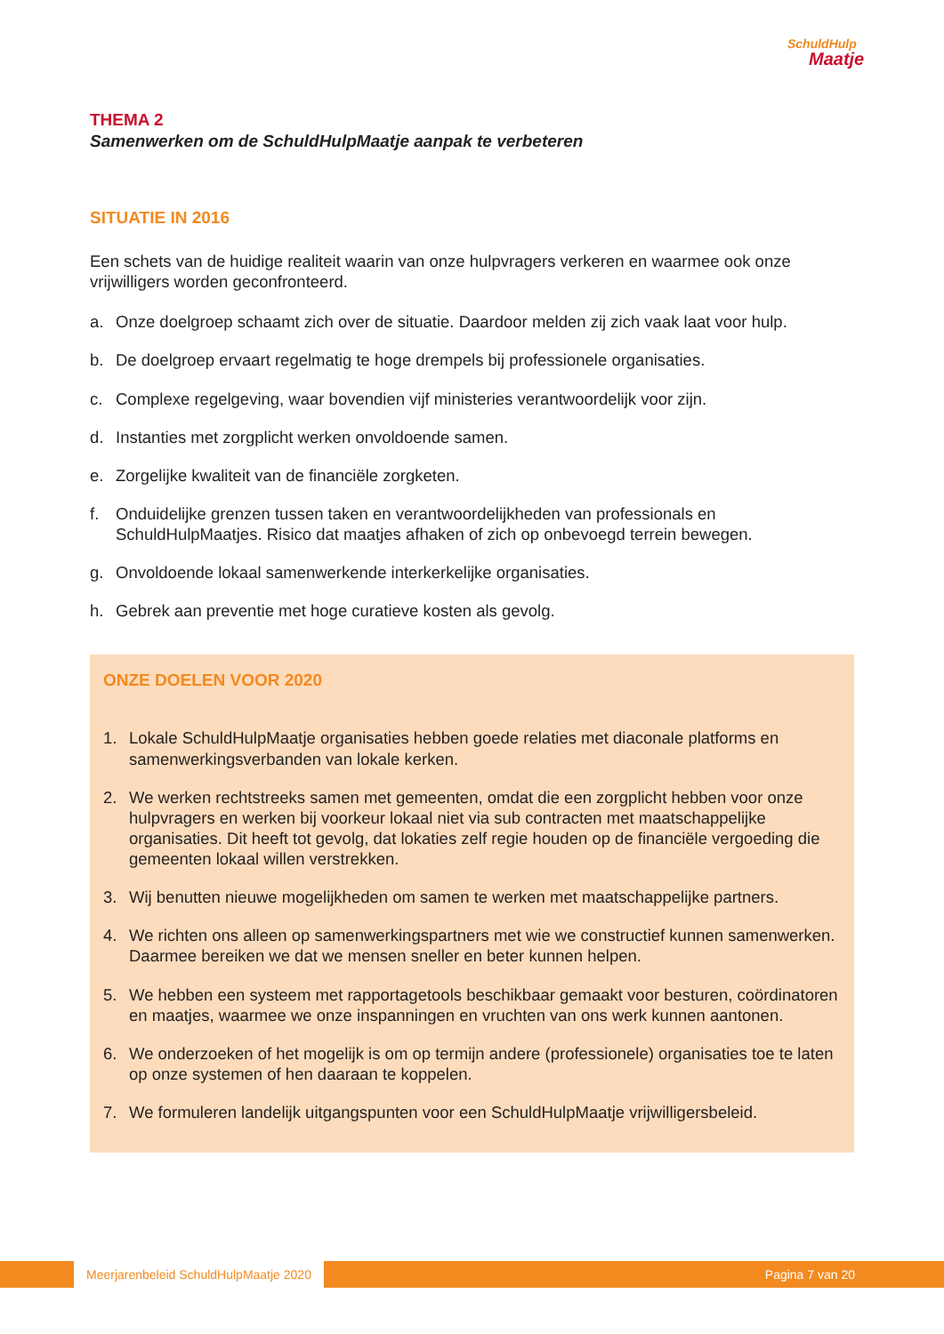SchuldHulp
Maatje
THEMA 2
Samenwerken om de SchuldHulpMaatje aanpak te verbeteren
SITUATIE IN 2016
Een schets van de huidige realiteit waarin van onze hulpvragers verkeren en waarmee ook onze vrijwilligers worden geconfronteerd.
a. Onze doelgroep schaamt zich over de situatie. Daardoor melden zij zich vaak laat voor hulp.
b. De doelgroep ervaart regelmatig te hoge drempels bij professionele organisaties.
c. Complexe regelgeving, waar bovendien vijf ministeries verantwoordelijk voor zijn.
d. Instanties met zorgplicht werken onvoldoende samen.
e. Zorgelijke kwaliteit van de financiële zorgketen.
f. Onduidelijke grenzen tussen taken en verantwoordelijkheden van professionals en SchuldHulpMaatjes. Risico dat maatjes afhaken of zich op onbevoegd terrein bewegen.
g. Onvoldoende lokaal samenwerkende interkerkelijke organisaties.
h. Gebrek aan preventie met hoge curatieve kosten als gevolg.
ONZE DOELEN VOOR 2020
1. Lokale SchuldHulpMaatje organisaties hebben goede relaties met diaconale platforms en samenwerkingsverbanden van lokale kerken.
2. We werken rechtstreeks samen met gemeenten, omdat die een zorgplicht hebben voor onze hulpvragers en werken bij voorkeur lokaal niet via sub contracten met maatschappelijke organisaties. Dit heeft tot gevolg, dat lokaties zelf regie houden op de financiële vergoeding die gemeenten lokaal willen verstrekken.
3. Wij benutten nieuwe mogelijkheden om samen te werken met maatschappelijke partners.
4. We richten ons alleen op samenwerkingspartners met wie we constructief kunnen samenwerken. Daarmee bereiken we dat we mensen sneller en beter kunnen helpen.
5. We hebben een systeem met rapportagetools beschikbaar gemaakt voor besturen, coördinatoren en maatjes, waarmee we onze inspanningen en vruchten van ons werk kunnen aantonen.
6. We onderzoeken of het mogelijk is om op termijn andere (professionele) organisaties toe te laten op onze systemen of hen daaraan te koppelen.
7. We formuleren landelijk uitgangspunten voor een SchuldHulpMaatje vrijwilligersbeleid.
Meerjarenbeleid SchuldHulpMaatje 2020
Pagina 7 van 20